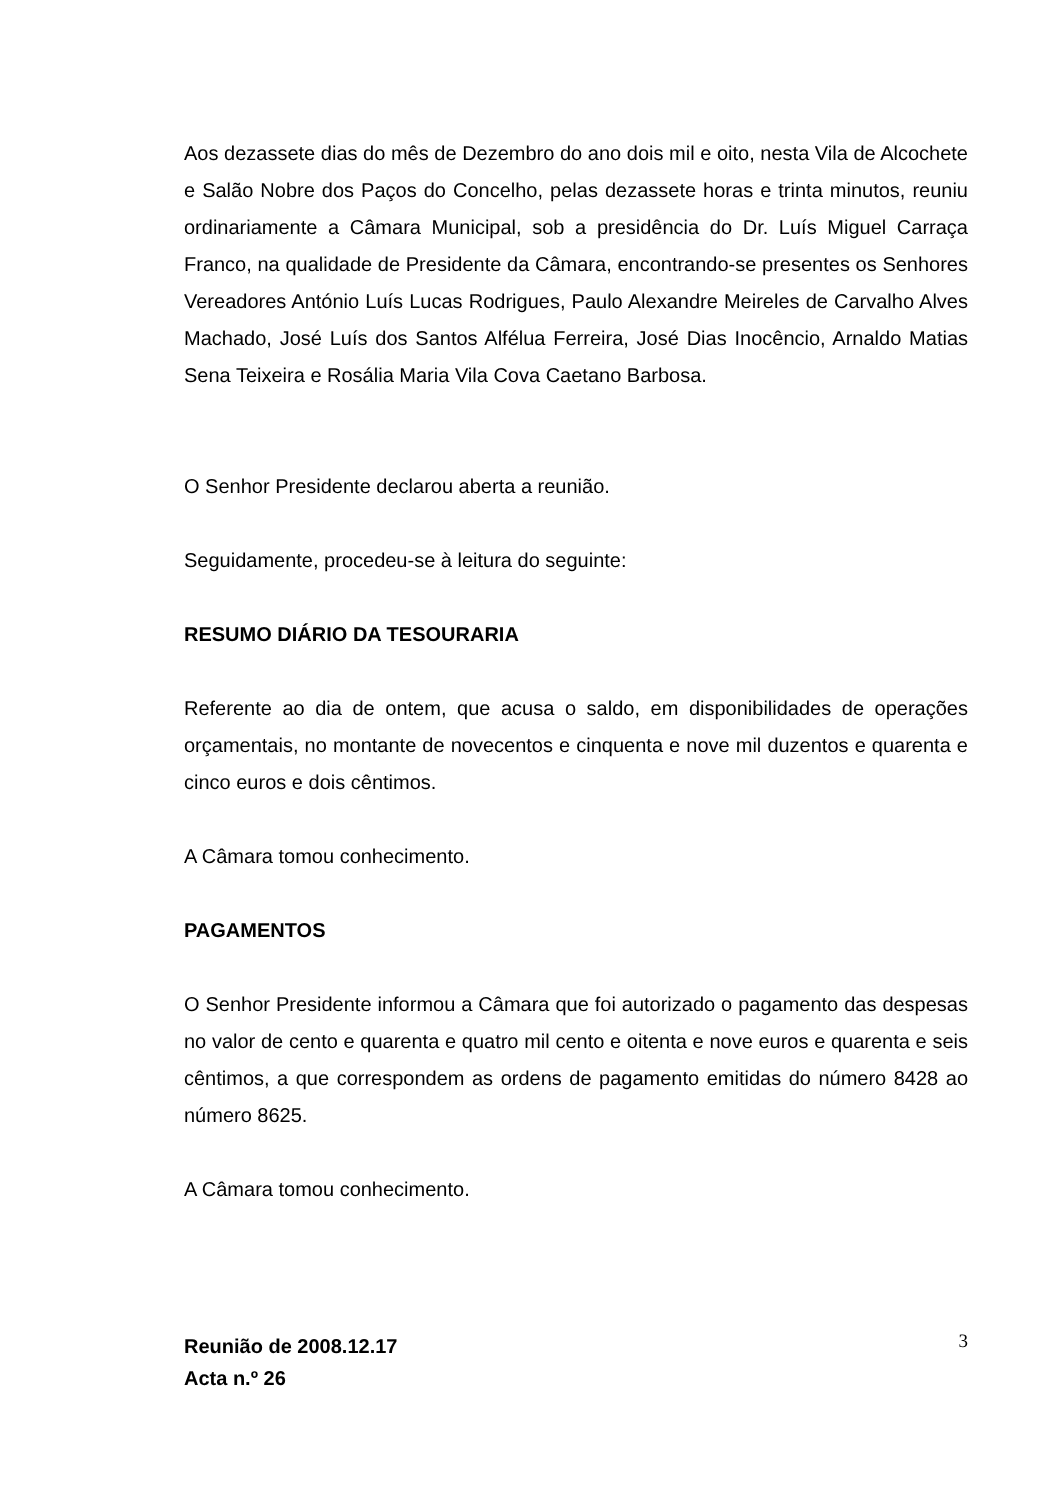Aos dezassete dias do mês de Dezembro do ano dois mil e oito, nesta Vila de Alcochete e Salão Nobre dos Paços do Concelho, pelas dezassete horas e trinta minutos, reuniu ordinariamente a Câmara Municipal, sob a presidência do Dr. Luís Miguel Carraça Franco, na qualidade de Presidente da Câmara, encontrando-se presentes os Senhores Vereadores António Luís Lucas Rodrigues, Paulo Alexandre Meireles de Carvalho Alves Machado, José Luís dos Santos Alfélua Ferreira, José Dias Inocêncio, Arnaldo Matias Sena Teixeira e Rosália Maria Vila Cova Caetano Barbosa.
O Senhor Presidente declarou aberta a reunião.
Seguidamente, procedeu-se à leitura do seguinte:
RESUMO DIÁRIO DA TESOURARIA
Referente ao dia de ontem, que acusa o saldo, em disponibilidades de operações orçamentais, no montante de novecentos e cinquenta e nove mil duzentos e quarenta e cinco euros e dois cêntimos.
A Câmara tomou conhecimento.
PAGAMENTOS
O Senhor Presidente informou a Câmara que foi autorizado o pagamento das despesas no valor de cento e quarenta e quatro mil cento e oitenta e nove euros e quarenta e seis cêntimos, a que correspondem as ordens de pagamento emitidas do número 8428 ao número 8625.
A Câmara tomou conhecimento.
Reunião de 2008.12.17
Acta n.º 26
3